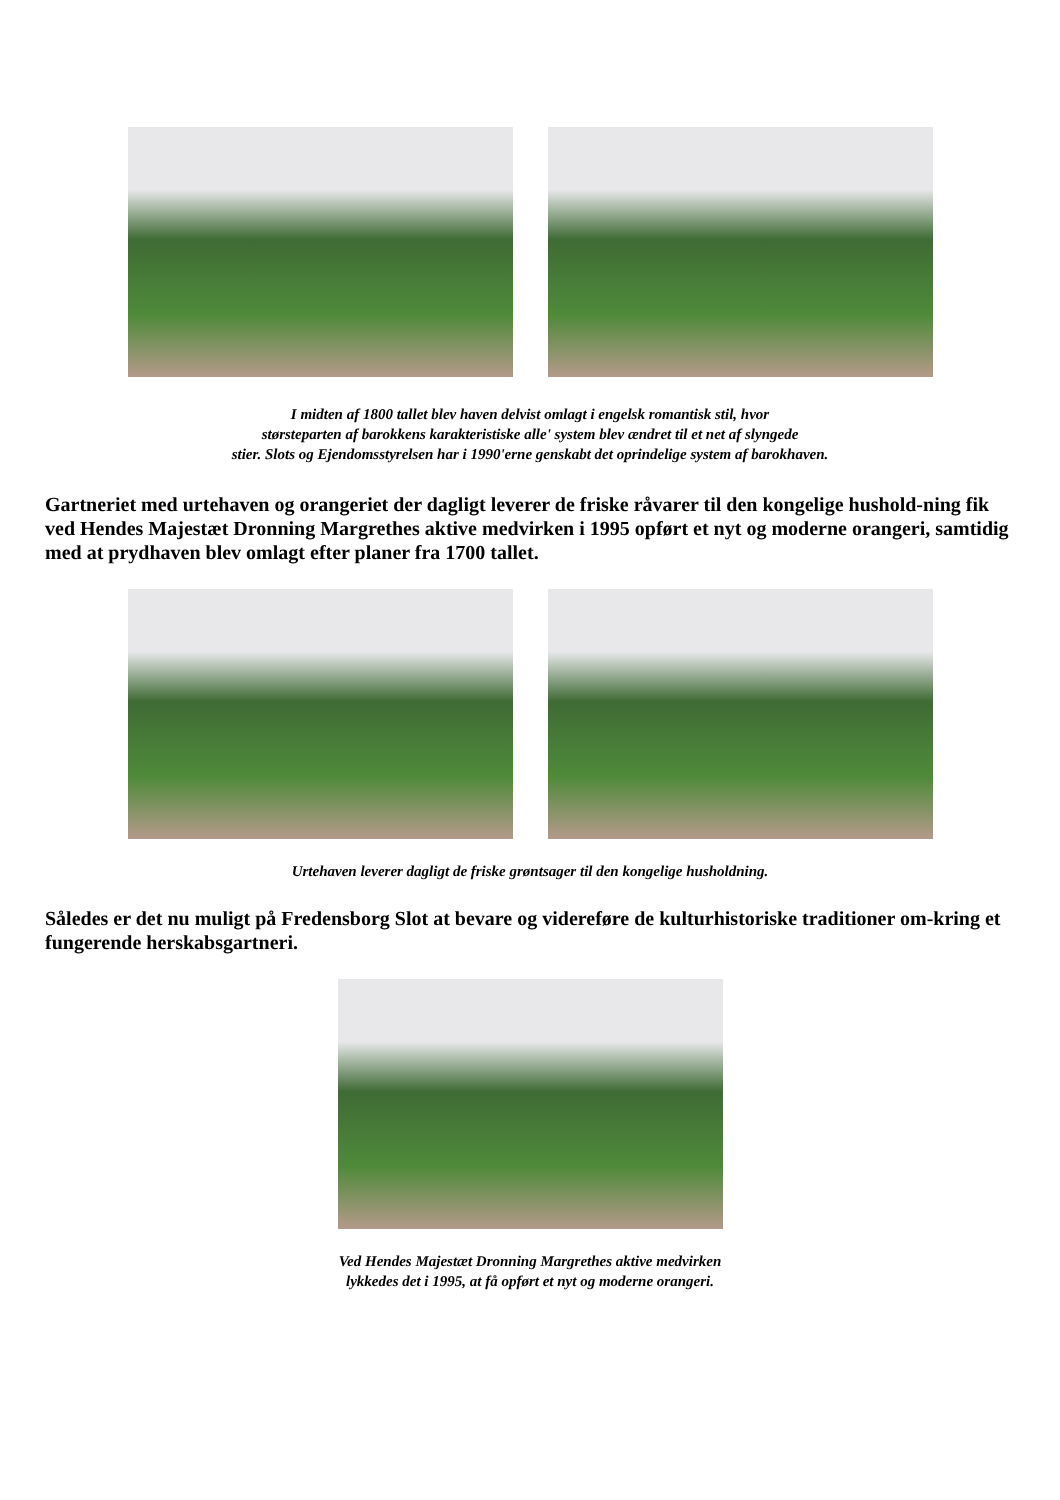I midten af 1800 tallet blev haven delvist omlagt i engelsk romantisk stil, hvor
størsteparten af barokkens karakteristiske alle' system blev ændret til et net af slyngede
stier. Slots og Ejendomsstyrelsen har i 1990'erne genskabt det oprindelige system af barokhaven.
Gartneriet med urtehaven og orangeriet der dagligt leverer de friske råvarer til den kongelige hushold-ning fik ved Hendes Majestæt Dronning Margrethes aktive medvirken i 1995 opført et nyt og moderne orangeri, samtidig med at prydhaven blev omlagt efter planer fra 1700 tallet.
Urtehaven leverer dagligt de friske grøntsager til den kongelige husholdning.
Således er det nu muligt på Fredensborg Slot at bevare og videreføre de kulturhistoriske traditioner om-kring et fungerende herskabsgartneri.
Ved Hendes Majestæt Dronning Margrethes aktive medvirken
lykkedes det i 1995, at få opført et nyt og moderne orangeri.